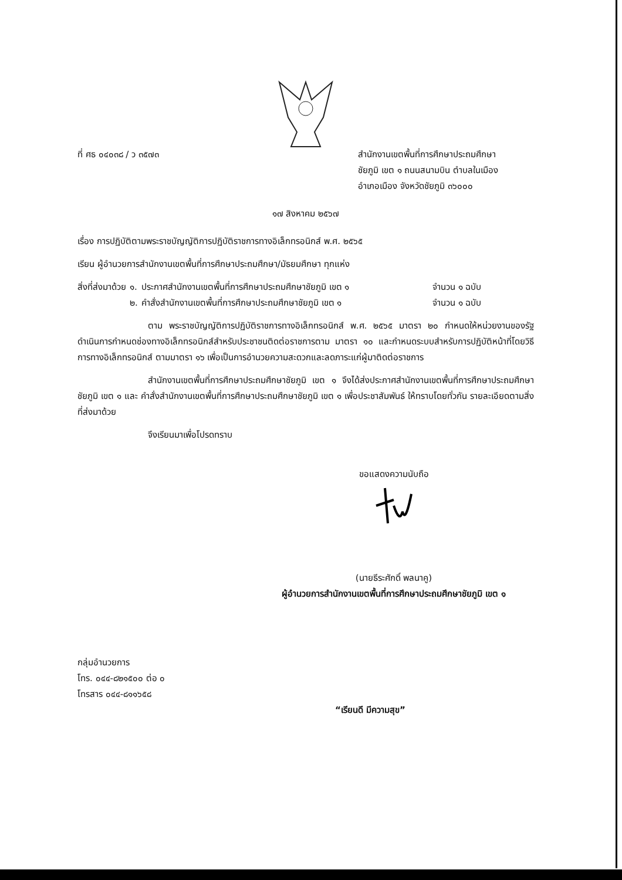ที่ ศธ ๐๔๐๓๘ / ว ๓๕๗๓ สำนักงานเขตพื้นที่การศึกษาประถมศึกษา
ชัยภูมิ เขต ๑ ถนนสนามบิน ตำบลในเมือง
อำเภอเมือง จังหวัดชัยภูมิ ๓๖๐๐๐
๑๗ สิงหาคม ๒๕๖๗
เรื่อง การปฏิบัติตามพระราชบัญญัติการปฏิบัติราชการทางอิเล็กทรอนิกส์ พ.ศ. ๒๕๖๕
เรียน ผู้อำนวยการสำนักงานเขตพื้นที่การศึกษาประถมศึกษา/มัธยมศึกษา ทุกแห่ง
| สิ่งที่ส่งมาด้วย | ๑. | ประกาศสำนักงานเขตพื้นที่การศึกษาประถมศึกษาชัยภูมิ เขต ๑ | จำนวน ๑ ฉบับ |
| | ๒. | คำสั่งสำนักงานเขตพื้นที่การศึกษาประถมศึกษาชัยภูมิ เขต ๑ | จำนวน ๑ ฉบับ |
ตาม พระราชบัญญัติการปฏิบัติราชการทางอิเล็กทรอนิกส์ พ.ศ. ๒๕๖๕ มาตรา ๒๐ กำหนดให้หน่วยงานของรัฐ ดำเนินการกำหนดช่องทางอิเล็กทรอนิกส์สำหรับประชาชนติดต่อราชการตาม มาตรา ๑๐ และกำหนดระบบสำหรับการปฏิบัติหน้าที่โดยวิธีการทางอิเล็กทรอนิกส์ ตามมาตรา ๑๖ เพื่อเป็นการอำนวยความสะดวกและลดภาระแก่ผู้มาติดต่อราชการ
สำนักงานเขตพื้นที่การศึกษาประถมศึกษาชัยภูมิ เขต ๑ จึงได้ส่งประกาศสำนักงานเขตพื้นที่การศึกษาประถมศึกษาชัยภูมิ เขต ๑ และ คำสั่งสำนักงานเขตพื้นที่การศึกษาประถมศึกษาชัยภูมิ เขต ๑ เพื่อประชาสัมพันธ์ ให้ทราบโดยทั่วกัน รายละเอียดตามสิ่งที่ส่งมาด้วย
จึงเรียนมาเพื่อโปรดทราบ
ขอแสดงความนับถือ
(นายธีระศักดิ์ พลนาคู)
ผู้อำนวยการสำนักงานเขตพื้นที่การศึกษาประถมศึกษาชัยภูมิ เขต ๑
กลุ่มอำนวยการ
โทร. ๐๔๔-๘๒๑๕๐๐ ต่อ ๐
โทรสาร ๐๔๔-๘๑๑๖๕๘
“เรียนดี มีความสุข”